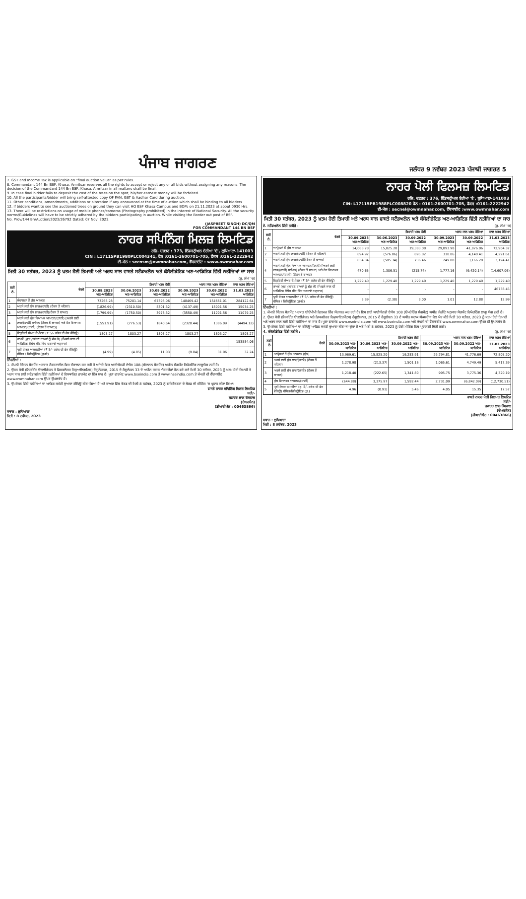ਪੰਜਾਬ ਜਾਗਰਣ
ਜਲੰਧਰ 9 ਨਵੰਬਰ 2023 ਪੰਜਾਬੀ ਜਾਗਰਣ 5
7. GST and Income Tax is applicable on "final auction value" as per rules.
8. Commandant 144 Bn BSF, Khasa, Amritsar reserves all the rights to accept or reject any or all bids without assigning any reasons. The decision of the Commandant 144 Bn BSF, Khasa, Amritsar in all matters shall be final.
9. In case final bidder fails to deposit the cost of the trees on the spot, his/her earnest money will be forfeited.
10. All the participants/bidder will bring self-attested copy OF PAN, GST & Aadhar Card during auction.
11. Other conditions, amendments, additions or alteration if any announced at the time of auction which shall be binding to all bidders
12. If bidders want to see the auctioned trees on ground they can visit HQ BSF Khasa Campus and BOPs on 21.11.2023 at about 0930 Hrs.
13. There will be restrictions on usage of mobile phones/cameras (Photography prohibited) in the interest of National Security. All the security norms/Guidelines will have to be strictly adhered by the bidders participating in auction. While visiting the Border out post of BSF.
No. Prov/144 Bn/Auction/2023/26792 Dated: 07 Nov. 2023.
(JASPREET SINGH) DC/QM
FOR COMMANDANT 144 BN BSF
ਨਾਹਰ ਸਪਿਨਿੰਗ ਮਿਲਜ਼ ਲਿਮਟਿਡ
ਰਜਿ. ਦਫ਼ਤਰ : 373, ਇੰਡਸਟ੍ਰੀਅਲ ਏਰੀਆ 'ਏ', ਲੁਧਿਆਣਾ-141003
CIN : L17115PB1980PLC004341, ਫੋਨ :0161-2600701-705, ਫੈਕਸ :0161-2222942
ਈ-ਮੇਲ : secnsm@owmnahar.com, ਵੈੱਬਸਾਈਟ : www.owmnahar.com
ਮਿਤੀ 30 ਸਤੰਬਰ, 2023 ਨੂੰ ਖ਼ਤਮ ਹੋਈ ਤਿਮਾਹੀ ਅਤੇ ਅਰਧ ਸਾਲ ਵਾਸਤੇ ਸਟੈਂਡਅਲੋਨ ਅਤੇ ਕੰਸੋਲੀਡੇਟਿਡ ਅਣ-ਆਡਿਟਿਡ ਵਿੱਤੀ ਨਤੀਜਿਆਂ ਦਾ ਸਾਰ
(ਰੁ. ਲੱਖਾਂ 'ਚ)
| ਲੜੀ ਨੰ. | ਵੇਰਵੇ | ਤਿਮਾਹੀ ਖ਼ਤਮ ਹੋਈ | | | ਅਰਧ ਸਾਲ ਖ਼ਤਮ ਹੋਇਆ | | ਸਾਲ ਖ਼ਤਮ ਹੋਇਆ |
| --- | --- | --- | --- | --- | --- | --- | --- |
| | | 30.09.2023 ਅਣ-ਆਡਿਟਿਡ | 30.06.2023 ਅਣ-ਆਡਿਟਿਡ | 30.09.2022 ਅਣ-ਆਡਿਟਿਡ | 30.09.2023 ਅਣ-ਆਡਿਟਿਡ | 30.09.2022 ਅਣ-ਆਡਿਟਿਡ | 31.03.2023 ਆਡਿਟਿਡ |
| 1 | ਸੰਚਾਲਨਾ ਤੋਂ ਕੁੱਲ ਆਮਦਨ | 73268.28 | 75201.14 | 67398.06 | 148469.42 | 154661.01 | 284122.64 |
| 2 | ਅਰਸੇ ਲਈ ਸ਼ੁੱਧ ਲਾਭ/(ਹਾਨੀ) (ਟੈਕਸ ਤੋਂ ਪਹਿਲਾਂ) | (1826.99) | (2310.50) | 5301.32 | (4137.49) | 15001.56 | 15034.25 |
| 3 | ਅਰਸੇ ਲਈ ਸ਼ੁੱਧ ਲਾਭ/(ਹਾਨੀ)(ਟੈਕਸ ਤੋਂ ਬਾਅਦ) | (1799.99) | (1750.50) | 3976.32 | (3550.49) | 11201.56 | 11079.25 |
| 4 | ਅਰਸੇ ਲਈ ਕੁੱਲ ਵਿਆਪਕ ਆਮਦਨ/(ਹਾਨੀ) [ਅਰਸੇ ਲਈ ਲਾਭ/(ਹਾਨੀ) ਸ਼ਾਮਿਲ (ਟੈਕਸ ਤੋਂ ਬਾਅਦ) ਅਤੇ ਹੋਰ ਵਿਆਪਕ ਆਮਦਨ/(ਹਾਨੀ) (ਟੈਕਸ ਤੋਂ ਬਾਅਦ)] | (1551.91) | (776.53) | 1840.64 | (2328.44) | 1386.09 | (4494.12) |
| 5 | ਇਕੁਇਟੀ ਸ਼ੇਅਰ ਕੈਪੀਟਲ (₹ 5/- ਹਰੇਕ ਦੀ ਫੇਸ ਵੈਲਿਊ) | 1803.27 | 1803.27 | 1803.27 | 1803.27 | 1803.27 | 1803.27 |
| 6 | ਰਾਖਵੇਂ (ਮੁੜ ਮੁਲਾਂਕਣ ਰਾਖਵਾਂ ਨੂੰ ਛੱਡ ਕੇ) (ਪਿਛਲੇ ਸਾਲ ਦੀ ਆਡਿਟਿਡ ਬੈਲੇਂਸ ਸ਼ੀਟ ਵਿੱਚ ਦਰਸਾਏ ਅਨੁਸਾਰ) | - | - | - | - | - | 153584.06 |
| 7 | ਪ੍ਰਤੀ ਸ਼ੇਅਰ ਆਮਦਨੀਆਂ (₹ 5/- ਹਰੇਕ ਦੀ ਫੇਸ ਵੈਲਿਊ) ਬੇਸਿਕ / ਡਿਲਿਊਟਿਡ (ਰੁਪਏ) | (4.99) | (4.85) | 11.03 | (9.84) | 31.06 | 32.24 |
ਟਿੱਪਣੀਆਂ :
1. ਕੰਪਨੀ ਸਿੰਗਲ ਸੈਗਮੈਂਟ ਅਰਥਾਤ ਟੈਕਸਟਾਈਲ ਵਿਚ ਸੰਚਾਲਨ ਕਰ ਰਹੀ ਹੈ ਅਜਿਹੇ ਵਿਚ ਆਈਐਨਡੀ ਏਐਸ 108-(ਸੰਚਾਲਨ ਸੈਗਮੈਂਟ) ਅਧੀਨ ਸੈਗਮੈਂਟ ਰਿਪੋਰਟਿੰਗ ਲਾਗੂਯੋਗ ਨਹੀਂ ਹੈ।
2. ਉਕਤ ਸੇਬੀ (ਲਿਸਟਿੰਗ ਓਬਲੀਗੇਸ਼ਨ ਤੇ ਡਿਸਕਲੋਜ਼ਰ ਰਿਕੁਆਇਰਮੈਂਟਸ) ਰੈਗੂਲੇਸ਼ਨਜ਼, 2015 ਦੇ ਰੈਗੂਲੇਸ਼ਨ 33 ਦੇ ਅਧੀਨ ਸਟਾਕ ਐਕਸਚੇਂਜਾਂ ਕੋਲ ਭਰੇ ਗਏ ਮਿਤੀ 30 ਸਤੰਬਰ, 2023 ਨੂੰ ਖ਼ਤਮ ਹੋਈ ਤਿਮਾਹੀ ਤੇ ਅਰਧ ਸਾਲ ਲਈ ਸਟੈਂਡਅਲੋਨ ਵਿੱਤੀ ਨਤੀਜਿਆਂ ਦੇ ਵਿਸਥਾਰਿਤ ਫਾਰਮੇਟ ਦਾ ਇੱਕ ਸਾਰ ਹੈ। ਪੂਰਾ ਫਾਰਮੇਟ www.bseindia.com ਤੇ www.nseindia.com ਤੇ ਕੰਪਨੀ ਦੀ ਵੈੱਬਸਾਈਟ www.owmnahar.com ਉੱਪਰ ਉਪਲਬੱਧ ਹੈ।
3. ਉਪਰੋਕਤ ਵਿੱਤੀ ਨਤੀਜਿਆਂ ਦਾ ਆਡਿਟ ਕਮੇਟੀ ਦੁਆਰਾ ਰੀਵਿਊ ਕੀਤਾ ਗਿਆ ਹੈ ਅਤੇ ਬਾਅਦ ਵਿੱਚ ਬੋਰਡ ਦੀ ਮਿਤੀ 8 ਨਵੰਬਰ, 2023 ਨੂੰ ਡਾਇਰੈਕਟਰਾਂ ਦੇ ਬੋਰਡ ਦੀ ਮੀਟਿੰਗ 'ਚ ਪ੍ਰਵਾਨ ਕੀਤਾ ਗਿਆ।
ਵਾਸਤੇ ਨਾਹਰ ਸਪਿਨਿੰਗ ਮਿਲਜ਼ ਲਿਮਟਿਡ
ਸਹੀ/-
ਜਵਾਹਰ ਲਾਲ ਓਸਵਾਲ
(ਚੇਅਰਮੈਨ)
(ਡੀਆਈਐਨ : 00463866)
ਸਥਾਨ : ਲੁਧਿਆਣਾ
ਮਿਤੀ : 8 ਨਵੰਬਰ, 2023
ਨਾਹਰ ਪੋਲੀ ਫਿਲਮਜ਼ ਲਿਮਟਿਡ
ਰਜਿ. ਦਫ਼ਤਰ : 376, ਇੰਡਸਟ੍ਰੀਅਲ ਏਰੀਆ 'ਏ', ਲੁਧਿਆਣਾ-141003
CIN: L17115PB1988PLC008820 ਫੋਨ : 0161-2600701-705, ਫੈਕਸ :0161-2222942
ਈ-ਮੇਲ : secnel@owmnahar.com, ਵੈੱਬਸਾਈਟ :www.owmnahar.com
ਮਿਤੀ 30 ਸਤੰਬਰ, 2023 ਨੂੰ ਖ਼ਤਮ ਹੋਈ ਤਿਮਾਹੀ ਅਤੇ ਅਰਧ ਸਾਲ ਵਾਸਤੇ ਸਟੈਂਡਅਲੋਨ ਅਤੇ ਕੰਸੋਲੀਡੇਟਿਡ ਅਣ-ਆਡਿਟਿਡ ਵਿੱਤੀ ਨਤੀਜਿਆਂ ਦਾ ਸਾਰ
ਏ. ਸਟੈਂਡਅਲੋਨ ਵਿੱਤੀ ਨਤੀਜੇ : (ਰੁ. ਲੱਖਾਂ 'ਚ)
| ਲੜੀ ਨੰ. | ਵੇਰਵੇ | ਤਿਮਾਹੀ ਖ਼ਤਮ ਹੋਈ | | | ਅਰਧ ਸਾਲ ਖ਼ਤਮ ਹੋਇਆ | | ਸਾਲ ਖ਼ਤਮ ਹੋਇਆ |
| --- | --- | --- | --- | --- | --- | --- | --- |
| | | 30.09.2023 ਅਣ-ਆਡਿਟਿਡ | 30.06.2023 ਅਣ-ਆਡਿਟਿਡ | 30.09.2022 ਅਣ-ਆਡਿਟਿਡ | 30.09.2023 ਅਣ-ਆਡਿਟਿਡ | 30.09.2022 ਅਣ-ਆਡਿਟਿਡ | 31.03.2023 ਆਡਿਟਿਡ |
| 1 | ਆਪ੍ਰੇਸ਼ਨਾਂ ਤੋਂ ਕੁੱਲ ਆਮਦਨ | 14,068.78 | 15,825.20 | 19,383.08 | 29,893.98 | 41,876.06 | 72,904.37 |
| 2 | ਅਰਸੇ ਲਈ ਸ਼ੁੱਧ ਲਾਭ/(ਹਾਨੀ) (ਟੈਕਸ ਤੋਂ ਪਹਿਲਾਂ) | 894.92 | (576.06) | 895.82 | 318.86 | 4,140.41 | 4,291.61 |
| 3 | ਅਰਸੇ ਲਈ ਸ਼ੁੱਧ ਲਾਭ/(ਹਾਨੀ)(ਟੈਕਸ ਤੋਂ ਬਾਅਦ) | 834.34 | (585.34) | 736.46 | 249.00 | 3,166.28 | 3,194.41 |
| 4 | ਅਰਸੇ ਲਈ ਕੁੱਲ ਵਿਆਪਕ ਆਮਦਨ/(ਹਾਨੀ) [ਅਰਸੇ ਲਈ ਲਾਭ/(ਹਾਨੀ) ਸ਼ਾਮਿਲ] (ਟੈਕਸ ਤੋਂ ਬਾਅਦ) ਅਤੇ ਹੋਰ ਵਿਆਪਕ ਆਮਦਨ/(ਹਾਨੀ) (ਟੈਕਸ ਤੋਂ ਬਾਅਦ) | 470.65 | 1,306.51 | (215.74) | 1,777.16 | (9,420.14) | (14,607.06) |
| 5 | ਇਕੁਇਟੀ ਸ਼ੇਅਰ ਕੈਪੀਟਲ (₹ 5/- ਹਰੇਕ ਦੀ ਫੇਸ ਵੈਲਿਊ) | 1,229.40 | 1,229.40 | 1,229.40 | 1,229.40 | 1,229.40 | 1,229.40 |
| 6 | ਰਾਖਵੇਂ (ਮੁੜ ਮੁਲਾਂਕਣ ਰਾਖਵਾਂ ਨੂੰ ਛੱਡ ਕੇ) (ਪਿਛਲੇ ਸਾਲ ਦੀ ਆਡਿਟਿਡ ਬੈਲੇਂਸ ਸ਼ੀਟ ਵਿੱਚ ਦਰਸਾਏ ਅਨੁਸਾਰ) | - | - | - | - | - | 46738.45 |
| 7 | ਪ੍ਰਤੀ ਸ਼ੇਅਰ ਆਮਦਨੀਆਂ (₹ 5/- ਹਰੇਕ ਦੀ ਫੇਸ ਵੈਲਿਊ) ਬੇਸਿਕ / ਡਿਲਿਊਟਿਡ (ਰੁਪਏ) | 3.39 | (2.38) | 3.00 | 1.01 | 12.88 | 12.99 |
ਟਿੱਪਣੀਆਂ :
1. ਕੰਪਨੀ ਸਿੰਗਲ ਸੈਗਮੈਂਟ ਅਰਥਾਤ ਬੀਓਪੀਪੀ ਫਿਲਮਜ਼ ਵਿੱਚ ਸੰਚਾਲਨ ਕਰ ਰਹੀ ਹੈ। ਇਸ ਲਈ ਆਈਐਨਡੀ ਏਐਸ 108 (ਓਪਰੇਟਿੰਗ ਸੈਗਮੈਂਟ) ਅਧੀਨ ਲੋੜੀਂਦੇ ਅਨੁਸਾਰ ਸੈਗਮੈਂਟ ਰਿਪੋਰਟਿੰਗ ਲਾਗੂ ਯੋਗ ਨਹੀਂ ਹੈ।
2. ਉਕਤ ਸੇਬੀ (ਲਿਸਟਿੰਗ ਓਬਲੀਗੇਸ਼ਨ ਅਤੇ ਡਿਸਕਲੋਜ਼ਰ ਰਿਕੁਆਇਰਮੈਂਟਸ) ਰੈਗੂਲੇਸ਼ਨਜ਼, 2015 ਦੇ ਰੈਗੂਲੇਸ਼ਨ 33 ਦੇ ਅਧੀਨ ਸਟਾਕ ਐਕਸਚੇਂਜਾਂ ਕੋਲ ਪੇਸ਼ ਕੀਤੇ ਮਿਤੀ 30 ਸਤੰਬਰ, 2023 ਨੂੰ ਖ਼ਤਮ ਹੋਈ ਤਿਮਾਹੀ ਅਤੇ ਅਰਧ ਸਾਲ ਲਈ ਵਿੱਤੀ ਨਤੀਜਿਆਂ ਦਾ ਸਾਰ ਹੈ। ਪੂਰਾ ਫਾਰਮੇਟ www.nseindia.com ਅਤੇ www.bseindia.com ਅਤੇ ਕੰਪਨੀ ਦੀ ਵੈੱਬਸਾਈਟ www.owmnahar.com ਉੱਪਰ ਵੀ ਉਪਲਬੱਧ ਹੈ।
3. ਉਪਰੋਕਤ ਵਿੱਤੀ ਨਤੀਜਿਆਂ ਦਾ ਰੀਵਿਊ ਆਡਿਟ ਕਮੇਟੀ ਦੁਆਰਾ ਕੀਤਾ ਜਾ ਚੁੱਕਾ ਹੈ ਅਤੇ ਮਿਤੀ 8 ਨਵੰਬਰ, 2023 ਨੂੰ ਹੋਈ ਮੀਟਿੰਗ ਵਿਚ ਪ੍ਰਵਾਨਗੀ ਦਿੱਤੀ ਗਈ।
4. ਕੰਸੋਲੀਡੇਟਿਡ ਵਿੱਤੀ ਨਤੀਜੇ : (ਰੁ. ਲੱਖਾਂ 'ਚ)
| ਲੜੀ ਨੰ. | ਵੇਰਵੇ | ਤਿਮਾਹੀ ਖ਼ਤਮ ਹੋਈ | | | ਅਰਧ ਸਾਲ ਖ਼ਤਮ ਹੋਇਆ | | ਸਾਲ ਖ਼ਤਮ ਹੋਇਆ |
| --- | --- | --- | --- | --- | --- | --- | --- |
| | | 30.09.2023 ਅਣ-ਆਡਿਟਿਡ | 30.06.2023 ਅਣ-ਆਡਿਟਿਡ | 30.09.2022 ਅਣ-ਆਡਿਟਿਡ | 30.09.2023 ਅਣ-ਆਡਿਟਿਡ | 30.09.2022 ਅਣ-ਆਡਿਟਿਡ | 31.03.2023 ਆਡਿਟਿਡ |
| 1 | ਆਪ੍ਰੇਸ਼ਨਾਂ ਤੋਂ ਕੁੱਲ ਆਮਦਨ (ਸ਼ੁੱਧ) | 13,969.61 | 15,825.20 | 19,283.91 | 29,794.81 | 41,776.69 | 72,805.20 |
| 2 | ਅਰਸੇ ਲਈ ਸ਼ੁੱਧ ਲਾਭ/(ਹਾਨੀ) (ਟੈਕਸ ਤੋਂ ਪਹਿਲਾਂ) | 1,278.98 | (213.37) | 1,501.16 | 1,065.61 | 4,749.49 | 5,417.39 |
| 3 | ਅਰਸੇ ਲਈ ਸ਼ੁੱਧ ਲਾਭ/(ਹਾਨੀ) (ਟੈਕਸ ਤੋਂ ਬਾਅਦ) | 1,218.40 | (222.65) | 1,341.80 | 995.75 | 3,775.36 | 4,320.19 |
| 4 | ਕੁੱਲ ਵਿਆਪਕ ਆਮਦਨ/(ਹਾਨੀ) | (644.88) | 3,375.97 | 1,592.44 | 2,731.09 | (6,842.09) | (12,730.51) |
| 5 | ਪ੍ਰਤੀ ਸ਼ੇਅਰ ਕਮਾਈਆਂ (ਰੁ. 5/- ਹਰੇਕ ਦੀ ਫੇਸ ਵੈਲਿਊ) ਬੇਸਿਕ/ਡਿਲਿਊਟਿਡ (ਰੁ.) | 4.96 | (0.91) | 5.46 | 4.05 | 15.35 | 17.57 |
ਵਾਸਤੇ ਨਾਹਰ ਪੋਲੀ ਫਿਲਮਜ਼ ਲਿਮਟਿਡ
ਸਹੀ/-
ਜਵਾਹਰ ਲਾਲ ਓਸਵਾਲ
(ਚੇਅਰਮੈਨ)
(ਡੀਆਈਐਨ : 00463866)
ਸਥਾਨ : ਲੁਧਿਆਣਾ
ਮਿਤੀ : 8 ਨਵੰਬਰ, 2023